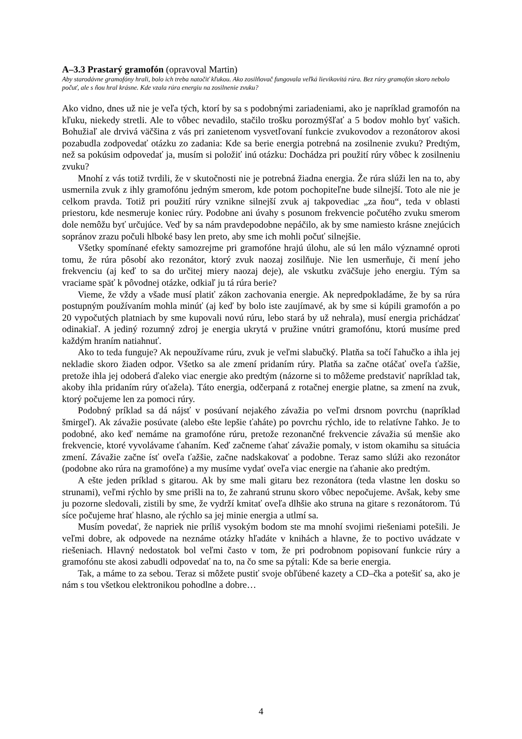A–3.3 Prastarý gramofón (opravoval Martin)
Aby starodávne gramofóny hrali, bolo ich treba natočiť kľukou. Ako zosilňovač fungovala veľká lievikovitá rúra. Bez rúry gramofón skoro nebolo počuť, ale s ňou hral krásne. Kde vzala rúra energiu na zosilnenie zvuku?
Ako vidno, dnes už nie je veľa tých, ktorí by sa s podobnými zariadeniami, ako je napríklad gramofón na kľuku, niekedy stretli. Ale to vôbec nevadilo, stačilo trošku porozmýšľať a 5 bodov mohlo byť vašich. Bohužiaľ ale drvivá väčšina z vás pri zanietenom vysvetľovaní funkcie zvukovodov a rezonátorov akosi pozabudla zodpovedať otázku zo zadania: Kde sa berie energia potrebná na zosilnenie zvuku? Predtým, než sa pokúsim odpovedať ja, musím si položiť inú otázku: Dochádza pri použití rúry vôbec k zosilneniu zvuku?
Mnohí z vás totiž tvrdili, že v skutočnosti nie je potrebná žiadna energia. Že rúra slúži len na to, aby usmernila zvuk z ihly gramofónu jedným smerom, kde potom pochopiteľne bude silnejší. Toto ale nie je celkom pravda. Totiž pri použití rúry vznikne silnejší zvuk aj takpovediac „za ňou“, teda v oblasti priestoru, kde nesmeruje koniec rúry. Podobne ani úvahy s posunom frekvencie počutého zvuku smerom dole nemôžu byť určujúce. Veď by sa nám pravdepodobne nepáčilo, ak by sme namiesto krásne znejúcich sopránov zrazu počuli hlboké basy len preto, aby sme ich mohli počuť silnejšie.
Všetky spomínané efekty samozrejme pri gramofóne hrajú úlohu, ale sú len málo významné oproti tomu, že rúra pôsobí ako rezonátor, ktorý zvuk naozaj zosilňuje. Nie len usmerňuje, či mení jeho frekvenciu (aj keď to sa do určitej miery naozaj deje), ale vskutku zväčšuje jeho energiu. Tým sa vraciame späť k pôvodnej otázke, odkiaľ ju tá rúra berie?
Vieme, že vždy a všade musí platiť zákon zachovania energie. Ak nepredpokladáme, že by sa rúra postupným používaním mohla minúť (aj keď by bolo iste zaujímavé, ak by sme si kúpili gramofón a po 20 vypočutých platniach by sme kupovali novú rúru, lebo stará by už nehrala), musí energia prichádzať odinakiaľ. A jediný rozumný zdroj je energia ukrytá v pružine vnútri gramofónu, ktorú musíme pred každým hraním natiahnuť.
Ako to teda funguje? Ak nepoužívame rúru, zvuk je veľmi slabučký. Platňa sa točí ľahučko a ihla jej nekladie skoro žiaden odpor. Všetko sa ale zmení pridaním rúry. Platňa sa začne otáčať oveľa ťažšie, pretože ihla jej odoberá ďaleko viac energie ako predtým (názorne si to môžeme predstaviť napríklad tak, akoby ihla pridaním rúry oťažela). Táto energia, odčerpaná z rotačnej energie platne, sa zmení na zvuk, ktorý počujeme len za pomoci rúry.
Podobný príklad sa dá nájsť v posúvaní nejakého závažia po veľmi drsnom povrchu (napríklad šmirgeľ). Ak závažie posúvate (alebo ešte lepšie ťaháte) po povrchu rýchlo, ide to relatívne ľahko. Je to podobné, ako keď nemáme na gramofóne rúru, pretože rezonančné frekvencie závažia sú menšie ako frekvencie, ktoré vyvolávame ťahaním. Keď začneme ťahať závažie pomaly, v istom okamihu sa situácia zmení. Závažie začne ísť oveľa ťažšie, začne nadskakovať a podobne. Teraz samo slúži ako rezonátor (podobne ako rúra na gramofóne) a my musíme vydať oveľa viac energie na ťahanie ako predtým.
A ešte jeden príklad s gitarou. Ak by sme mali gitaru bez rezonátora (teda vlastne len dosku so strunami), veľmi rýchlo by sme prišli na to, že zahranú strunu skoro vôbec nepočujeme. Avšak, keby sme ju pozorne sledovali, zistili by sme, že vydrží kmitať oveľa dlhšie ako struna na gitare s rezonátorom. Tú síce počujeme hrať hlasno, ale rýchlo sa jej minie energia a utlmí sa.
Musím povedať, že napriek nie príliš vysokým bodom ste ma mnohí svojimi riešeniami potešili. Je veľmi dobre, ak odpovede na neznáme otázky hľadáte v knihách a hlavne, že to poctivo uvádzate v riešeniach. Hlavný nedostatok bol veľmi často v tom, že pri podrobnom popisovaní funkcie rúry a gramofónu ste akosi zabudli odpovedať na to, na čo sme sa pýtali: Kde sa berie energia.
Tak, a máme to za sebou. Teraz si môžete pustiť svoje obľúbené kazety a CD–čka a potešiť sa, ako je nám s tou všetkou elektronikou pohodlne a dobre…
4